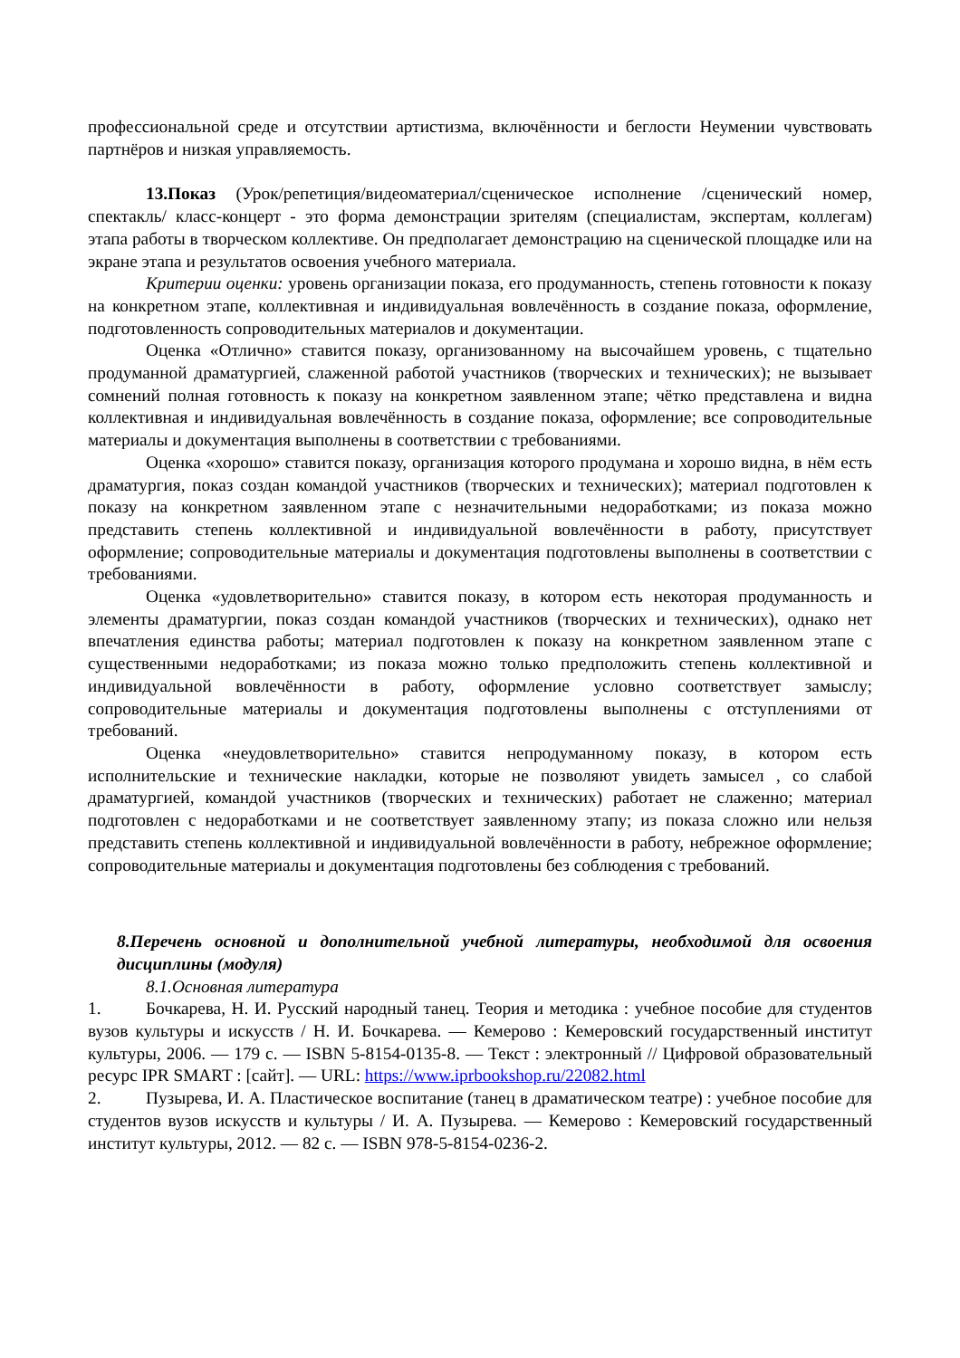профессиональной среде и отсутствии артистизма, включённости и беглости Неумении чувствовать партнёров и низкая управляемость.
13.Показ (Урок/репетиция/видеоматериал/сценическое исполнение /сценический номер, спектакль/ класс-концерт - это форма демонстрации зрителям (специалистам, экспертам, коллегам) этапа работы в творческом коллективе. Он предполагает демонстрацию на сценической площадке или на экране этапа и результатов освоения учебного материала.
Критерии оценки: уровень организации показа, его продуманность, степень готовности к показу на конкретном этапе, коллективная и индивидуальная вовлечённость в создание показа, оформление, подготовленность сопроводительных материалов и документации.
Оценка «Отлично» ставится показу, организованному на высочайшем уровень, с тщательно продуманной драматургией, слаженной работой участников (творческих и технических); не вызывает сомнений полная готовность к показу на конкретном заявленном этапе; чётко представлена и видна коллективная и индивидуальная вовлечённость в создание показа, оформление; все сопроводительные материалы и документация выполнены в соответствии с требованиями.
Оценка «хорошо» ставится показу, организация которого продумана и хорошо видна, в нём есть драматургия, показ создан командой участников (творческих и технических); материал подготовлен к показу на конкретном заявленном этапе с незначительными недоработками; из показа можно представить степень коллективной и индивидуальной вовлечённости в работу, присутствует оформление; сопроводительные материалы и документация подготовлены выполнены в соответствии с требованиями.
Оценка «удовлетворительно» ставится показу, в котором есть некоторая продуманность и элементы драматургии, показ создан командой участников (творческих и технических), однако нет впечатления единства работы; материал подготовлен к показу на конкретном заявленном этапе с существенными недоработками; из показа можно только предположить степень коллективной и индивидуальной вовлечённости в работу, оформление условно соответствует замыслу; сопроводительные материалы и документация подготовлены выполнены с отступлениями от требований.
Оценка «неудовлетворительно» ставится непродуманному показу, в котором есть исполнительские и технические накладки, которые не позволяют увидеть замысел , со слабой драматургией, командой участников (творческих и технических) работает не слаженно; материал подготовлен с недоработками и не соответствует заявленному этапу; из показа сложно или нельзя представить степень коллективной и индивидуальной вовлечённости в работу, небрежное оформление; сопроводительные материалы и документация подготовлены без соблюдения с требований.
8.Перечень основной и дополнительной учебной литературы, необходимой для освоения дисциплины (модуля)
8.1.Основная литература
1. Бочкарева, Н. И. Русский народный танец. Теория и методика : учебное пособие для студентов вузов культуры и искусств / Н. И. Бочкарева. — Кемерово : Кемеровский государственный институт культуры, 2006. — 179 c. — ISBN 5-8154-0135-8. — Текст : электронный // Цифровой образовательный ресурс IPR SMART : [сайт]. — URL: https://www.iprbookshop.ru/22082.html
2. Пузырева, И. А. Пластическое воспитание (танец в драматическом театре) : учебное пособие для студентов вузов искусств и культуры / И. А. Пузырева. — Кемерово : Кемеровский государственный институт культуры, 2012. — 82 c. — ISBN 978-5-8154-0236-2.